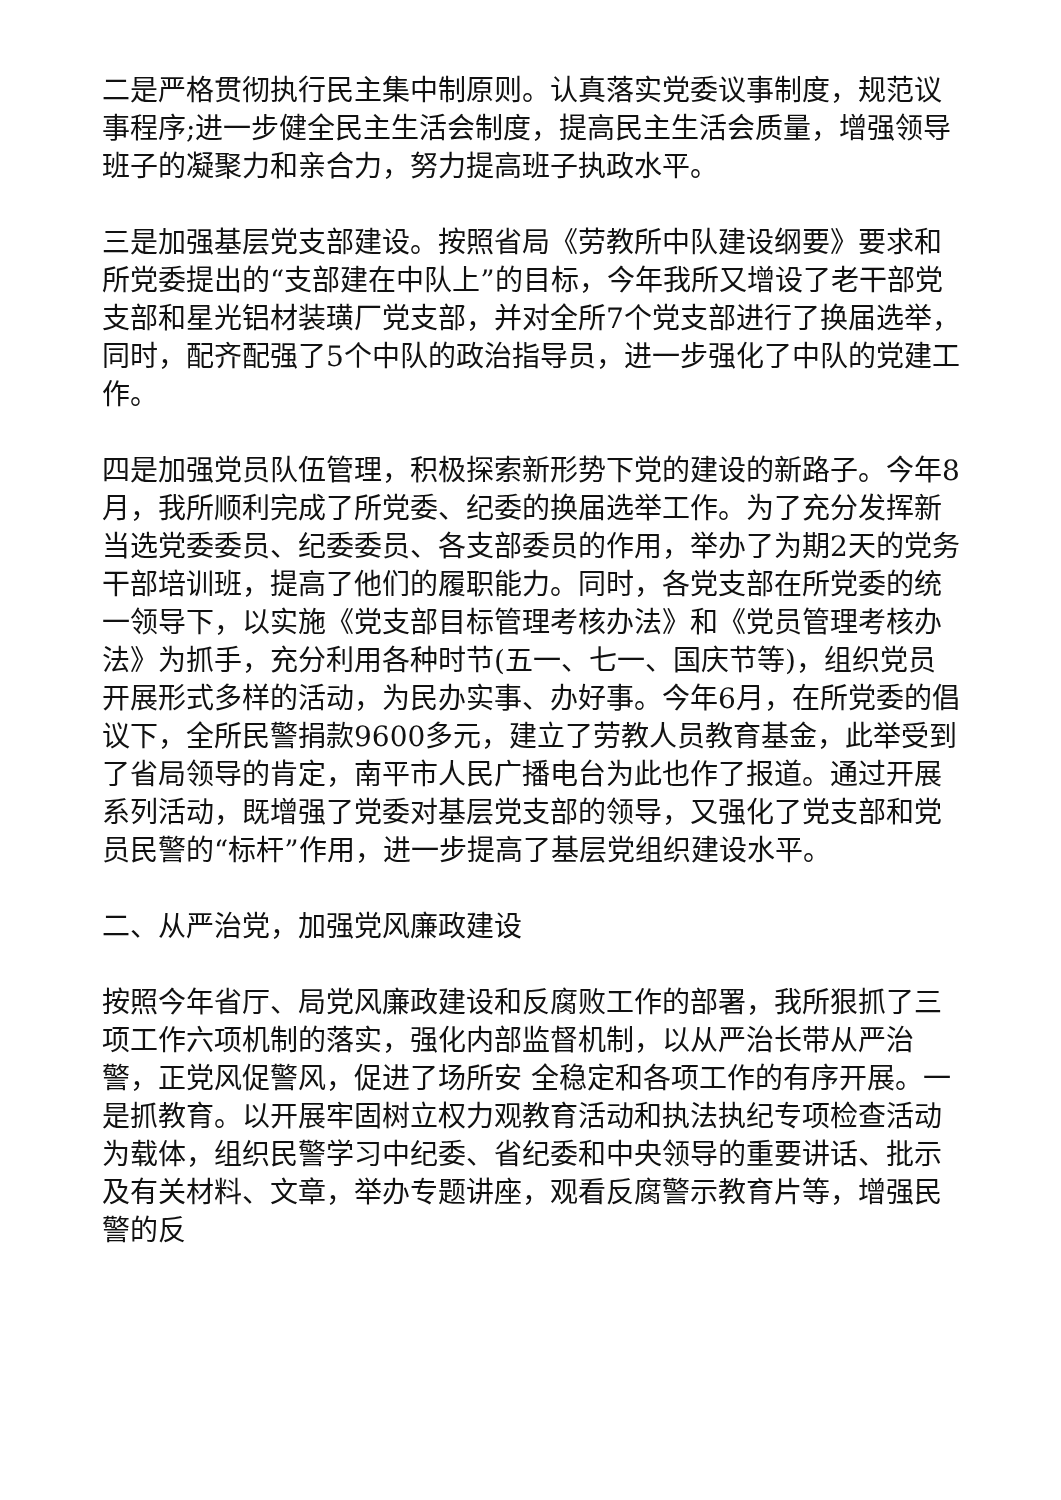二是严格贯彻执行民主集中制原则。认真落实党委议事制度，规范议事程序;进一步健全民主生活会制度，提高民主生活会质量，增强领导班子的凝聚力和亲合力，努力提高班子执政水平。
三是加强基层党支部建设。按照省局《劳教所中队建设纲要》要求和所党委提出的“支部建在中队上”的目标，今年我所又增设了老干部党支部和星光铝材装璜厂党支部，并对全所7个党支部进行了换届选举，同时，配齐配强了5个中队的政治指导员，进一步强化了中队的党建工作。
四是加强党员队伍管理，积极探索新形势下党的建设的新路子。今年8月，我所顺利完成了所党委、纪委的换届选举工作。为了充分发挥新当选党委委员、纪委委员、各支部委员的作用，举办了为期2天的党务干部培训班，提高了他们的履职能力。同时，各党支部在所党委的统一领导下，以实施《党支部目标管理考核办法》和《党员管理考核办法》为抓手，充分利用各种时节(五一、七一、国庆节等)，组织党员开展形式多样的活动，为民办实事、办好事。今年6月，在所党委的倡议下，全所民警捐款9600多元，建立了劳教人员教育基金，此举受到了省局领导的肯定，南平市人民广播电台为此也作了报道。通过开展系列活动，既增强了党委对基层党支部的领导，又强化了党支部和党员民警的“标杆”作用，进一步提高了基层党组织建设水平。
二、从严治党，加强党风廉政建设
按照今年省厅、局党风廉政建设和反腐败工作的部署，我所狠抓了三项工作六项机制的落实，强化内部监督机制，以从严治长带从严治警，正党风促警风，促进了场所安 全稳定和各项工作的有序开展。一是抓教育。以开展牢固树立权力观教育活动和执法执纪专项检查活动为载体，组织民警学习中纪委、省纪委和中央领导的重要讲话、批示及有关材料、文章，举办专题讲座，观看反腐警示教育片等，增强民警的反